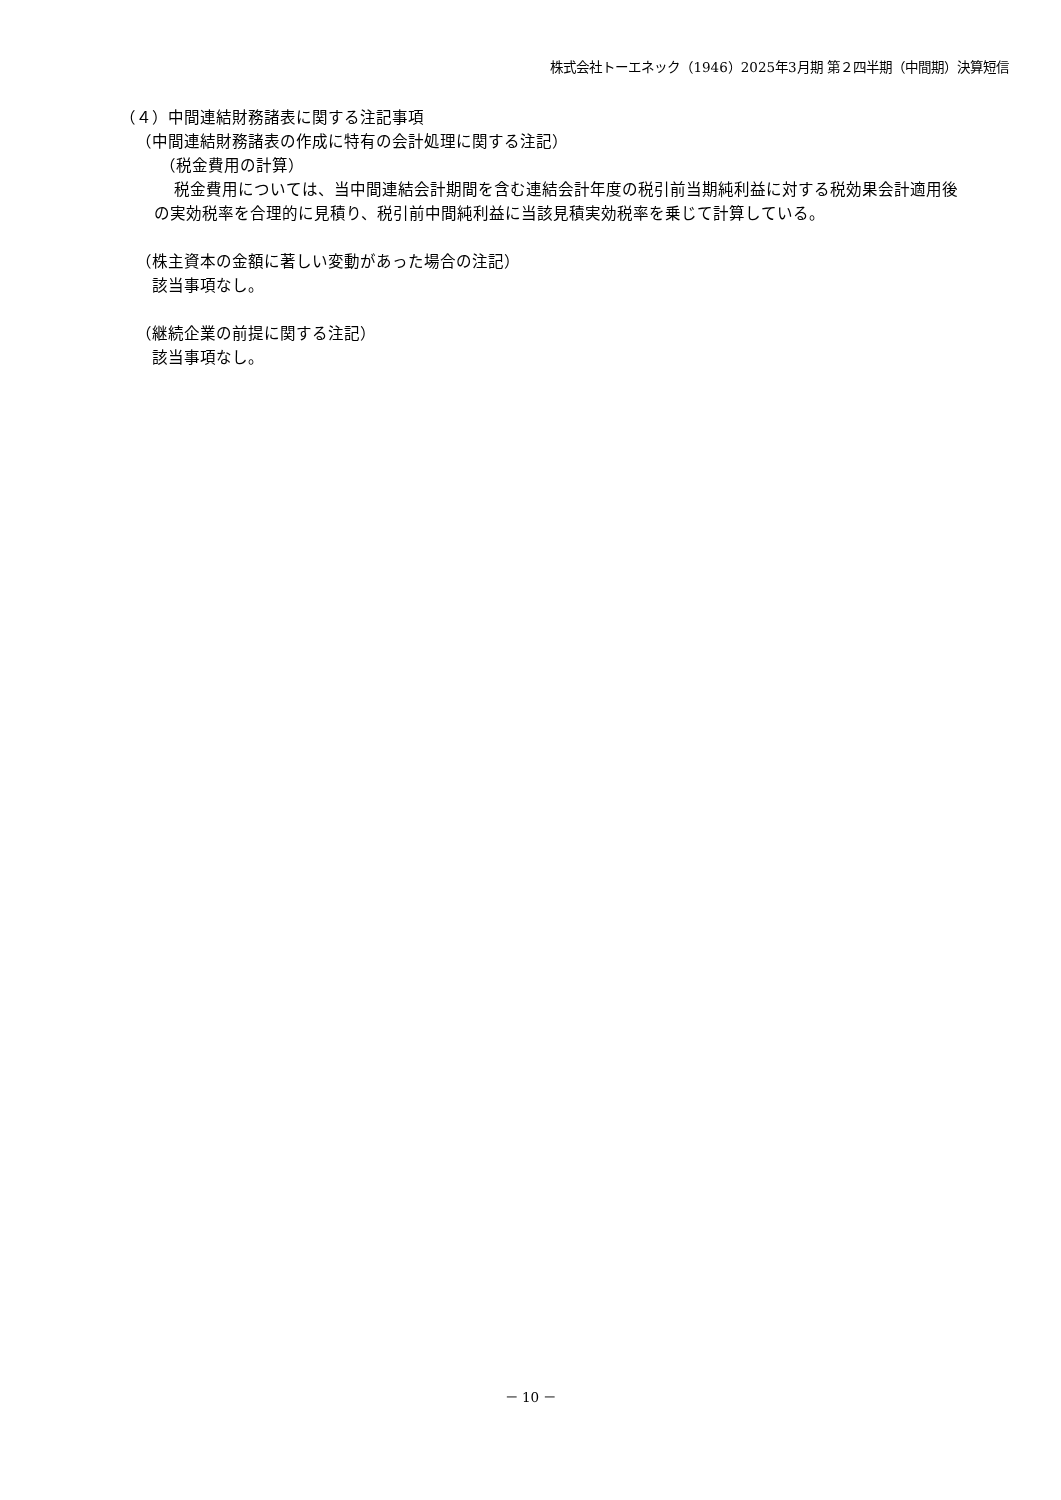株式会社トーエネック（1946）2025年3月期 第２四半期（中間期）決算短信
（４）中間連結財務諸表に関する注記事項
（中間連結財務諸表の作成に特有の会計処理に関する注記）
（税金費用の計算）
税金費用については、当中間連結会計期間を含む連結会計年度の税引前当期純利益に対する税効果会計適用後の実効税率を合理的に見積り、税引前中間純利益に当該見積実効税率を乗じて計算している。
（株主資本の金額に著しい変動があった場合の注記）
該当事項なし。
（継続企業の前提に関する注記）
該当事項なし。
－ 10 －